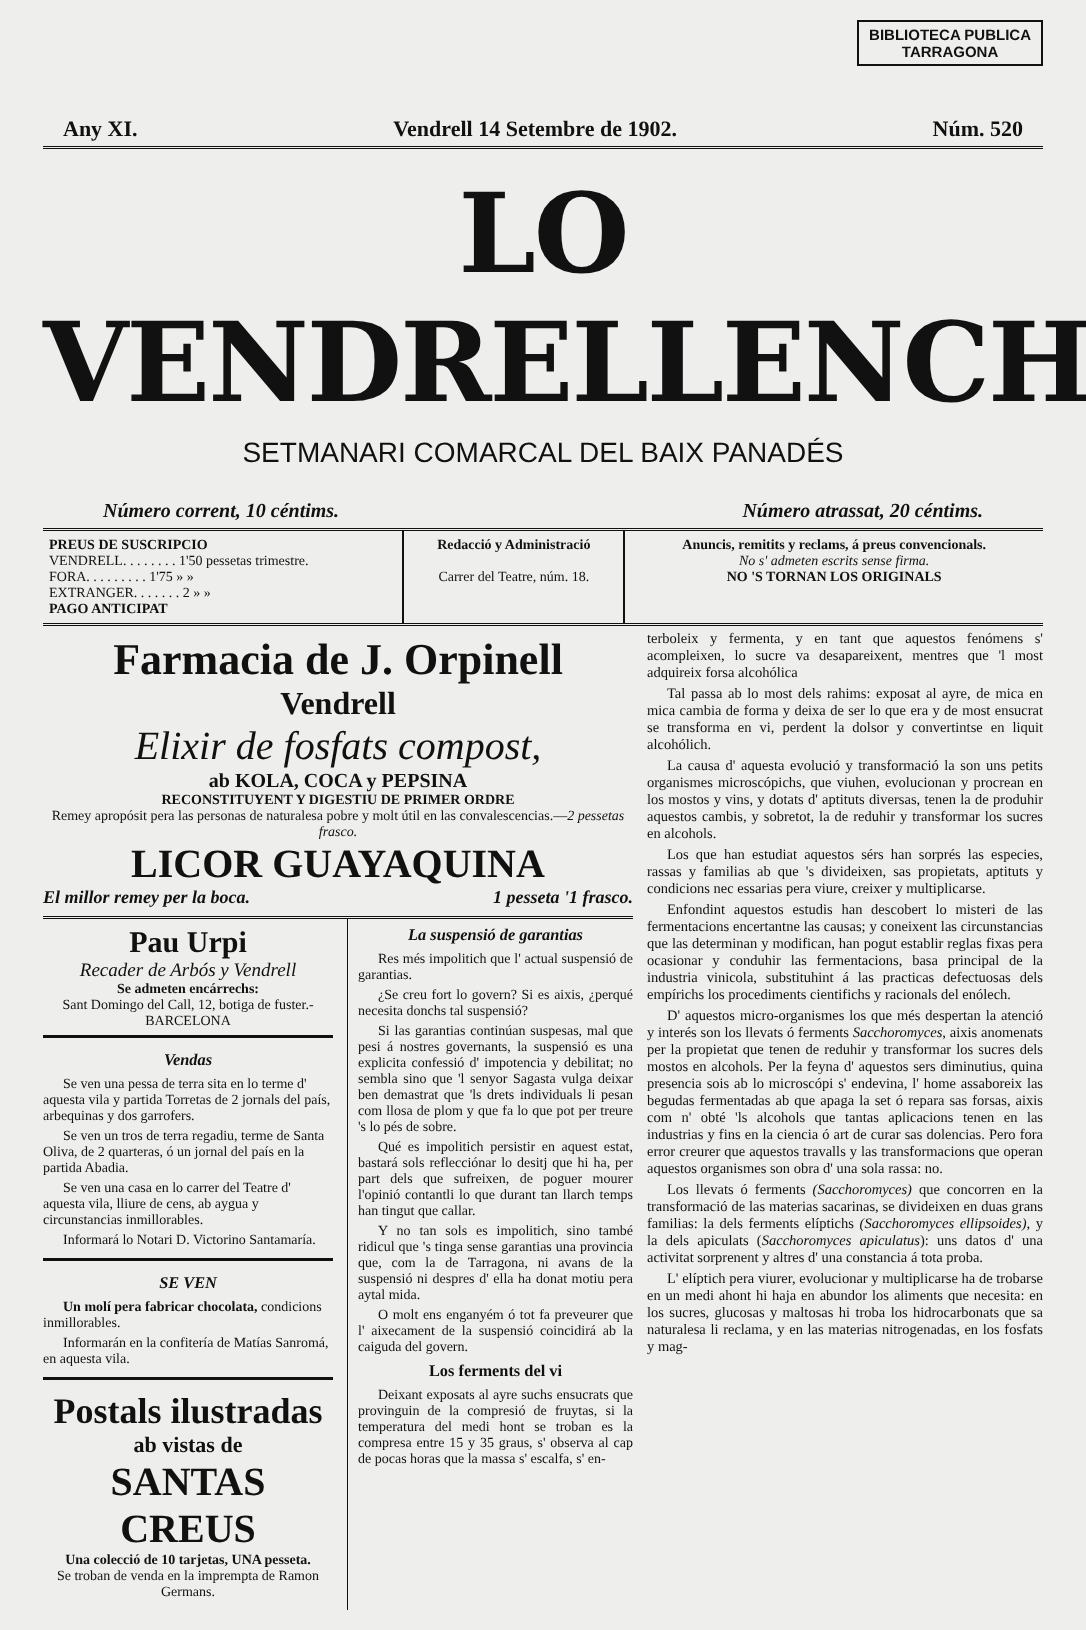BIBLIOTECA PUBLICA
TARRAGONA
Any XI. Vendrell 14 Setembre de 1902. Núm. 520
LO VENDRELLENCH
SETMANARI COMARCAL DEL BAIX PANADÉS
Número corrent, 10 céntims. Número atrassat, 20 céntims.
| PREUS DE SUSCRIPCIO VENDRELL. . . . . . . . 1'50 pessetas trimestre. FORA. . . . . . . . . 1'75 » » EXTRANGER. . . . . . . 2 » » PAGO ANTICIPAT | Redacció y Administració Carrer del Teatre, núm. 18. | Anuncis, remitits y reclams, á preus convencionals. No s' admeten escrits sense firma. NO 'S TORNAN LOS ORIGINALS |
Farmacia de J. Orpinell
Vendrell
Elixir de fosfats compost,
ab KOLA, COCA y PEPSINA
RECONSTITUYENT Y DIGESTIU DE PRIMER ORDRE
Remey apropósit pera las personas de naturalesa pobre y molt útil en las convalescencias.—2 pessetas frasco.
LICOR GUAYAQUINA
El millor remey per la boca. 1 pesseta '1 frasco.
Pau Urpi
Recader de Arbós y Vendrell
Se admeten encárrechs:
Sant Domingo del Call, 12, botiga de fuster.-BARCELONA
Vendas
Se ven una pessa de terra sita en lo terme d' aquesta vila y partida Torretas de 2 jornals del país, arbequinas y dos garrofers.
Se ven un tros de terra regadiu, terme de Santa Oliva, de 2 quarteras, ó un jornal del país en la partida Abadia.
Se ven una casa en lo carrer del Teatre d' aquesta vila, lliure de cens, ab aygua y circunstancias inmillorables.
Informará lo Notari D. Victorino Santamaría.
SE VEN
Un molí pera fabricar chocolata, condicions inmillorables.
Informarán en la confitería de Matías Sanromá, en aquesta vila.
Postals ilustradas
ab vistas de
SANTAS CREUS
Una colecció de 10 tarjetas, UNA pesseta.
Se troban de venda en la imprempta de Ramon Germans.
La suspensió de garantias
Res més impolitich que l' actual suspensió de garantias.
¿Se creu fort lo govern? Si es aixis, ¿perqué necesita donchs tal suspensió?
Si las garantias continúan suspesas, mal que pesi á nostres governants, la suspensió es una explicita confessió d' impotencia y debilitat; no sembla sino que 'l senyor Sagasta vulga deixar ben demastrat que 'ls drets individuals li pesan com llosa de plom y que fa lo que pot per treure 's lo pés de sobre.
Qué es impolitich persistir en aquest estat, bastará sols reflecciónar lo desitj que hi ha, per part dels que sufreixen, de poguer mourer l'opinió contantli lo que durant tan llarch temps han tingut que callar.
Y no tan sols es impolitich, sino també ridicul que 's tinga sense garantias una provincia que, com la de Tarragona, ni avans de la suspensió ni despres d' ella ha donat motiu pera aytal mida.
O molt ens enganyém ó tot fa preveurer que l' aixecament de la suspensió coincidirá ab la caiguda del govern.
Los ferments del vi
Deixant exposats al ayre suchs ensucrats que provinguin de la compresió de fruytas, si la temperatura del medi hont se troban es la compresa entre 15 y 35 graus, s' observa al cap de pocas horas que la massa s' escalfa, s' en-
terboleix y fermenta, y en tant que aquestos fenómens s' acompleixen, lo sucre va desapareixent, mentres que 'l most adquireix forsa alcohólica
Tal passa ab lo most dels rahims: exposat al ayre, de mica en mica cambia de forma y deixa de ser lo que era y de most ensucrat se transforma en vi, perdent la dolsor y convertintse en liquit alcohólich.
La causa d' aquesta evolució y transformació la son uns petits organismes microscópichs, que viuhen, evolucionan y procrean en los mostos y vins, y dotats d' aptituts diversas, tenen la de produhir aquestos cambis, y sobretot, la de reduhir y transformar los sucres en alcohols.
Los que han estudiat aquestos sérs han sorprés las especies, rassas y familias ab que 's divideixen, sas propietats, aptituts y condicions nec essarias pera viure, creixer y multiplicarse.
Enfondint aquestos estudis han descobert lo misteri de las fermentacions encertantne las causas; y coneixent las circunstancias que las determinan y modifican, han pogut establir reglas fixas pera ocasionar y conduhir las fermentacions, basa principal de la industria vinicola, substituhint á las practicas defectuosas dels empírichs los procediments cientifichs y racionals del enólech.
D' aquestos micro-organismes los que més despertan la atenció y interés son los llevats ó ferments Sacchoromyces, aixis anomenats per la propietat que tenen de reduhir y transformar los sucres dels mostos en alcohols. Per la feyna d' aquestos sers diminutius, quina presencia sois ab lo microscópi s' endevina, l' home assaboreix las begudas fermentadas ab que apaga la set ó repara sas forsas, aixis com n' obté 'ls alcohols que tantas aplicacions tenen en las industrias y fins en la ciencia ó art de curar sas dolencias. Pero fora error creurer que aquestos travalls y las transformacions que operan aquestos organismes son obra d' una sola rassa: no.
Los llevats ó ferments (Sacchoromyces) que concorren en la transformació de las materias sacarinas, se divideixen en duas grans familias: la dels ferments elíptichs (Sacchoromyces ellipsoides), y la dels apiculats (Sacchoromyces apiculatus): uns datos d' una activitat sorprenent y altres d' una constancia á tota proba.
L' elíptich pera viurer, evolucionar y multiplicarse ha de trobarse en un medi ahont hi haja en abundor los aliments que necesita: en los sucres, glucosas y maltosas hi troba los hidrocarbonats que sa naturalesa li reclama, y en las materias nitrogenadas, en los fosfats y mag-